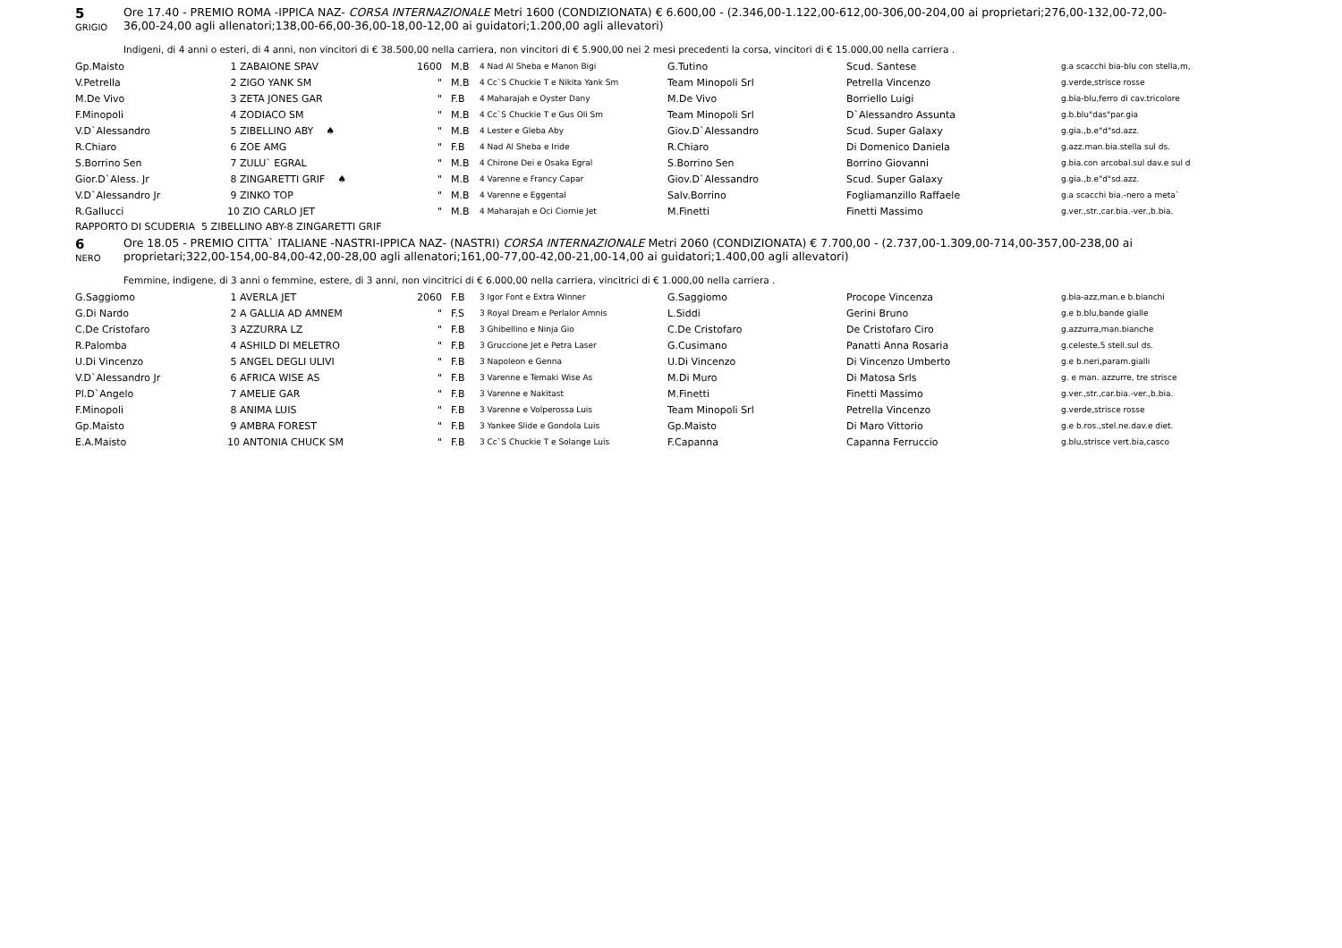5
GRIGIO
Ore 17.40 - PREMIO ROMA -IPPICA NAZ- CORSA INTERNAZIONALE Metri 1600 (CONDIZIONATA) € 6.600,00 - (2.346,00-1.122,00-612,00-306,00-204,00 ai proprietari;276,00-132,00-72,00-36,00-24,00 agli allenatori;138,00-66,00-36,00-18,00-12,00 ai guidatori;1.200,00 agli allevatori)
Indigeni, di 4 anni o esteri, di 4 anni, non vincitori di € 38.500,00 nella carriera, non vincitori di € 5.900,00 nei 2 mesi precedenti la corsa, vincitori di € 15.000,00 nella carriera .
| Gp.Maisto | 1 ZABAIONE SPAV | 1600 | M.B | 4 Nad Al Sheba e Manon Bigi | G.Tutino | Scud. Santese | g.a scacchi bia-blu con stella,m, |
| V.Petrella | 2 ZIGO YANK SM | " | M.B | 4 Cc`S Chuckie T e Nikita Yank Sm | Team Minopoli Srl | Petrella Vincenzo | g.verde,strisce rosse |
| M.De Vivo | 3 ZETA JONES GAR | " | F.B | 4 Maharajah e Oyster Dany | M.De Vivo | Borriello Luigi | g.bia-blu,ferro di cav.tricolore |
| F.Minopoli | 4 ZODIACO SM | " | M.B | 4 Cc`S Chuckie T e Gus Oli Sm | Team Minopoli Srl | D`Alessandro Assunta | g.b.blu"das"par.gia |
| V.D`Alessandro | 5 ZIBELLINO ABY ♠ | " | M.B | 4 Lester e Gleba Aby | Giov.D`Alessandro | Scud. Super Galaxy | g.gia.,b.e"d"sd.azz. |
| R.Chiaro | 6 ZOE AMG | " | F.B | 4 Nad Al Sheba e Iride | R.Chiaro | Di Domenico Daniela | g.azz.man.bia.stella sul ds. |
| S.Borrino Sen | 7 ZULU` EGRAL | " | M.B | 4 Chirone Dei e Osaka Egral | S.Borrino Sen | Borrino Giovanni | g.bia.con arcobal.sul dav.e sul d |
| Gior.D`Aless. Jr | 8 ZINGARETTI GRIF ♠ | " | M.B | 4 Varenne e Francy Capar | Giov.D`Alessandro | Scud. Super Galaxy | g.gia.,b.e"d"sd.azz. |
| V.D`Alessandro Jr | 9 ZINKO TOP | " | M.B | 4 Varenne e Eggental | Salv.Borrino | Fogliamanzillo Raffaele | g.a scacchi bia.-nero a meta` |
| R.Gallucci | 10 ZIO CARLO JET | " | M.B | 4 Maharajah e Oci Ciornie Jet | M.Finetti | Finetti Massimo | g.ver.,str.,car.bia.-ver.,b.bia. |
RAPPORTO DI SCUDERIA 5 ZIBELLINO ABY-8 ZINGARETTI GRIF
6
NERO
Ore 18.05 - PREMIO CITTA` ITALIANE -NASTRI-IPPICA NAZ- (NASTRI) CORSA INTERNAZIONALE Metri 2060 (CONDIZIONATA) € 7.700,00 - (2.737,00-1.309,00-714,00-357,00-238,00 ai proprietari;322,00-154,00-84,00-42,00-28,00 agli allenatori;161,00-77,00-42,00-21,00-14,00 ai guidatori;1.400,00 agli allevatori)
Femmine, indigene, di 3 anni o femmine, estere, di 3 anni, non vincitrici di € 6.000,00 nella carriera, vincitrici di € 1.000,00 nella carriera .
| G.Saggiomo | 1 AVERLA JET | 2060 | F.B | 3 Igor Font e Extra Winner | G.Saggiomo | Procope Vincenza | g.bia-azz,man.e b.bianchi |
| G.Di Nardo | 2 A GALLIA AD AMNEM | " | F.S | 3 Royal Dream e Perlalor Amnis | L.Siddi | Gerini Bruno | g.e b.blu,bande gialle |
| C.De Cristofaro | 3 AZZURRA LZ | " | F.B | 3 Ghibellino e Ninja Gio | C.De Cristofaro | De Cristofaro Ciro | g.azzurra,man.bianche |
| R.Palomba | 4 ASHILD DI MELETRO | " | F.B | 3 Gruccione Jet e Petra Laser | G.Cusimano | Panatti Anna Rosaria | g.celeste,5 stell.sul ds. |
| U.Di Vincenzo | 5 ANGEL DEGLI ULIVI | " | F.B | 3 Napoleon e Genna | U.Di Vincenzo | Di Vincenzo Umberto | g.e b.neri,param.gialli |
| V.D`Alessandro Jr | 6 AFRICA WISE AS | " | F.B | 3 Varenne e Temaki Wise As | M.Di Muro | Di Matosa Srls | g. e man. azzurre, tre strisce |
| Pl.D`Angelo | 7 AMELIE GAR | " | F.B | 3 Varenne e Nakitast | M.Finetti | Finetti Massimo | g.ver.,str.,car.bia.-ver.,b.bia. |
| F.Minopoli | 8 ANIMA LUIS | " | F.B | 3 Varenne e Volperossa Luis | Team Minopoli Srl | Petrella Vincenzo | g.verde,strisce rosse |
| Gp.Maisto | 9 AMBRA FOREST | " | F.B | 3 Yankee Slide e Gondola Luis | Gp.Maisto | Di Maro Vittorio | g.e b.ros.,stel.ne.dav.e diet. |
| E.A.Maisto | 10 ANTONIA CHUCK SM | " | F.B | 3 Cc`S Chuckie T e Solange Luis | F.Capanna | Capanna Ferruccio | g.blu,strisce vert.bia,casco |